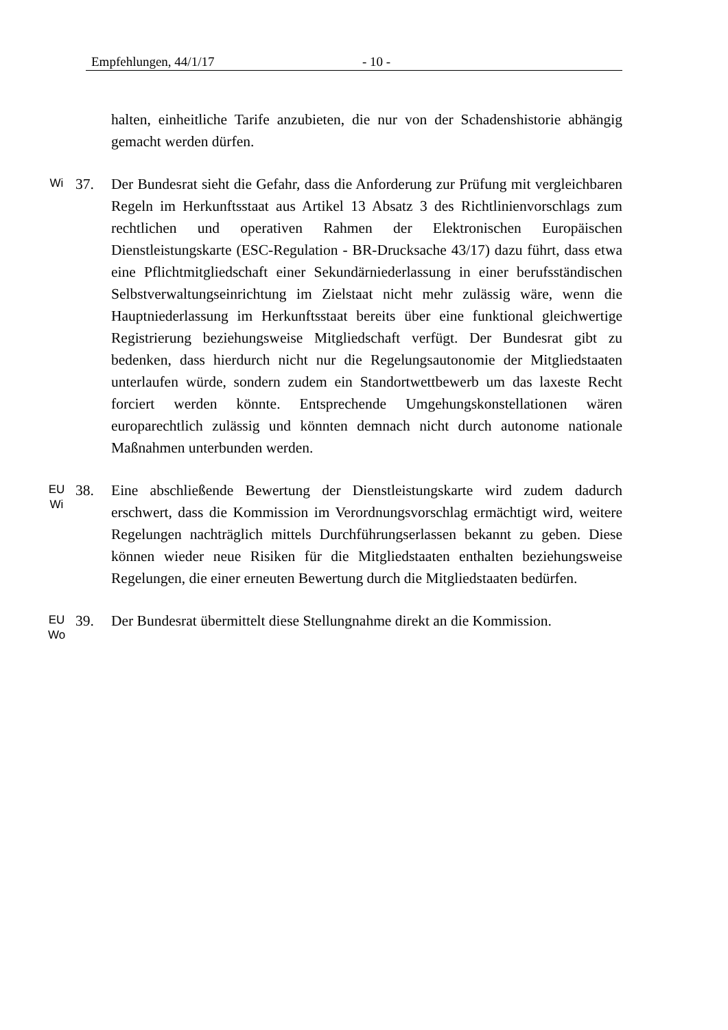Empfehlungen, 44/1/17 - 10 -
halten, einheitliche Tarife anzubieten, die nur von der Schadenshistorie abhängig gemacht werden dürfen.
Wi
37. Der Bundesrat sieht die Gefahr, dass die Anforderung zur Prüfung mit vergleichbaren Regeln im Herkunftsstaat aus Artikel 13 Absatz 3 des Richtlinienvorschlags zum rechtlichen und operativen Rahmen der Elektronischen Europäischen Dienstleistungskarte (ESC-Regulation - BR-Drucksache 43/17) dazu führt, dass etwa eine Pflichtmitgliedschaft einer Sekundärniederlassung in einer berufsständischen Selbstverwaltungseinrichtung im Zielstaat nicht mehr zulässig wäre, wenn die Hauptniederlassung im Herkunftsstaat bereits über eine funktional gleichwertige Registrierung beziehungsweise Mitgliedschaft verfügt. Der Bundesrat gibt zu bedenken, dass hierdurch nicht nur die Regelungsautonomie der Mitgliedstaaten unterlaufen würde, sondern zudem ein Standortwettbewerb um das laxeste Recht forciert werden könnte. Entsprechende Umgehungskonstellationen wären europarechtlich zulässig und könnten demnach nicht durch autonome nationale Maßnahmen unterbunden werden.
EU
Wi
38. Eine abschließende Bewertung der Dienstleistungskarte wird zudem dadurch erschwert, dass die Kommission im Verordnungsvorschlag ermächtigt wird, weitere Regelungen nachträglich mittels Durchführungserlassen bekannt zu geben. Diese können wieder neue Risiken für die Mitgliedstaaten enthalten beziehungsweise Regelungen, die einer erneuten Bewertung durch die Mitgliedstaaten bedürfen.
EU
Wo
39. Der Bundesrat übermittelt diese Stellungnahme direkt an die Kommission.